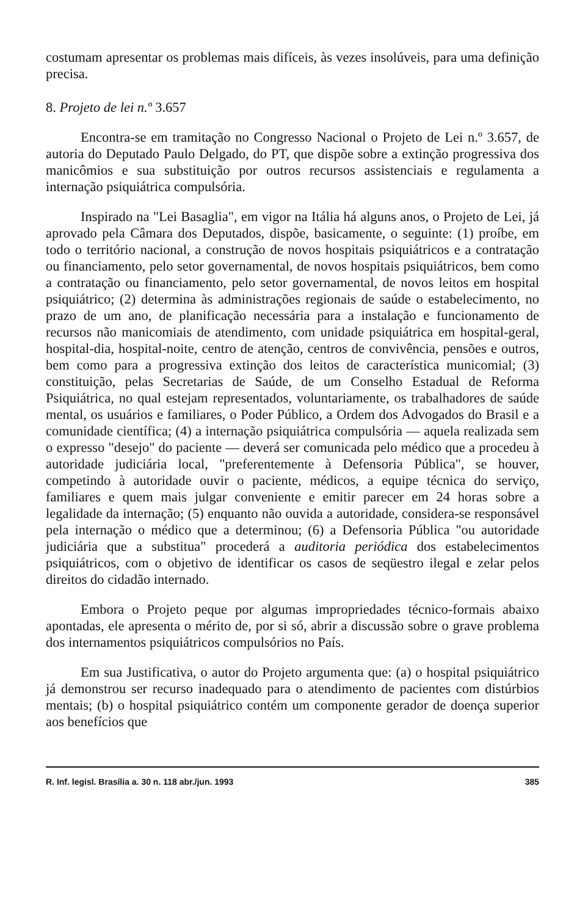costumam apresentar os problemas mais difíceis, às vezes insolúveis, para uma definição precisa.
8. Projeto de lei n.º 3.657
Encontra-se em tramitação no Congresso Nacional o Projeto de Lei n.º 3.657, de autoria do Deputado Paulo Delgado, do PT, que dispõe sobre a extinção progressiva dos manicômios e sua substituição por outros recursos assistenciais e regulamenta a internação psiquiátrica compulsória.
Inspirado na "Lei Basaglia", em vigor na Itália há alguns anos, o Projeto de Lei, já aprovado pela Câmara dos Deputados, dispõe, basicamente, o seguinte: (1) proíbe, em todo o território nacional, a construção de novos hospitais psiquiátricos e a contratação ou financiamento, pelo setor governamental, de novos hospitais psiquiátricos, bem como a contratação ou financiamento, pelo setor governamental, de novos leitos em hospital psiquiátrico; (2) determina às administrações regionais de saúde o estabelecimento, no prazo de um ano, de planificação necessária para a instalação e funcionamento de recursos não manicomiais de atendimento, com unidade psiquiátrica em hospital-geral, hospital-dia, hospital-noite, centro de atenção, centros de convivência, pensões e outros, bem como para a progressiva extinção dos leitos de característica municomial; (3) constituição, pelas Secretarias de Saúde, de um Conselho Estadual de Reforma Psiquiátrica, no qual estejam representados, voluntariamente, os trabalhadores de saúde mental, os usuários e familiares, o Poder Público, a Ordem dos Advogados do Brasil e a comunidade científica; (4) a internação psiquiátrica compulsória — aquela realizada sem o expresso "desejo" do paciente — deverá ser comunicada pelo médico que a procedeu à autoridade judiciária local, "preferentemente à Defensoria Pública", se houver, competindo à autoridade ouvir o paciente, médicos, a equipe técnica do serviço, familiares e quem mais julgar conveniente e emitir parecer em 24 horas sobre a legalidade da internação; (5) enquanto não ouvida a autoridade, considera-se responsável pela internação o médico que a determinou; (6) a Defensoria Pública "ou autoridade judiciária que a substitua" procederá a auditoria periódica dos estabelecimentos psiquiátricos, com o objetivo de identificar os casos de seqüestro ilegal e zelar pelos direitos do cidadão internado.
Embora o Projeto peque por algumas impropriedades técnico-formais abaixo apontadas, ele apresenta o mérito de, por si só, abrir a discussão sobre o grave problema dos internamentos psiquiátricos compulsórios no País.
Em sua Justificativa, o autor do Projeto argumenta que: (a) o hospital psiquiátrico já demonstrou ser recurso inadequado para o atendimento de pacientes com distúrbios mentais; (b) o hospital psiquiátrico contém um componente gerador de doença superior aos benefícios que
R. Inf. legisl. Brasília a. 30 n. 118 abr./jun. 1993 385